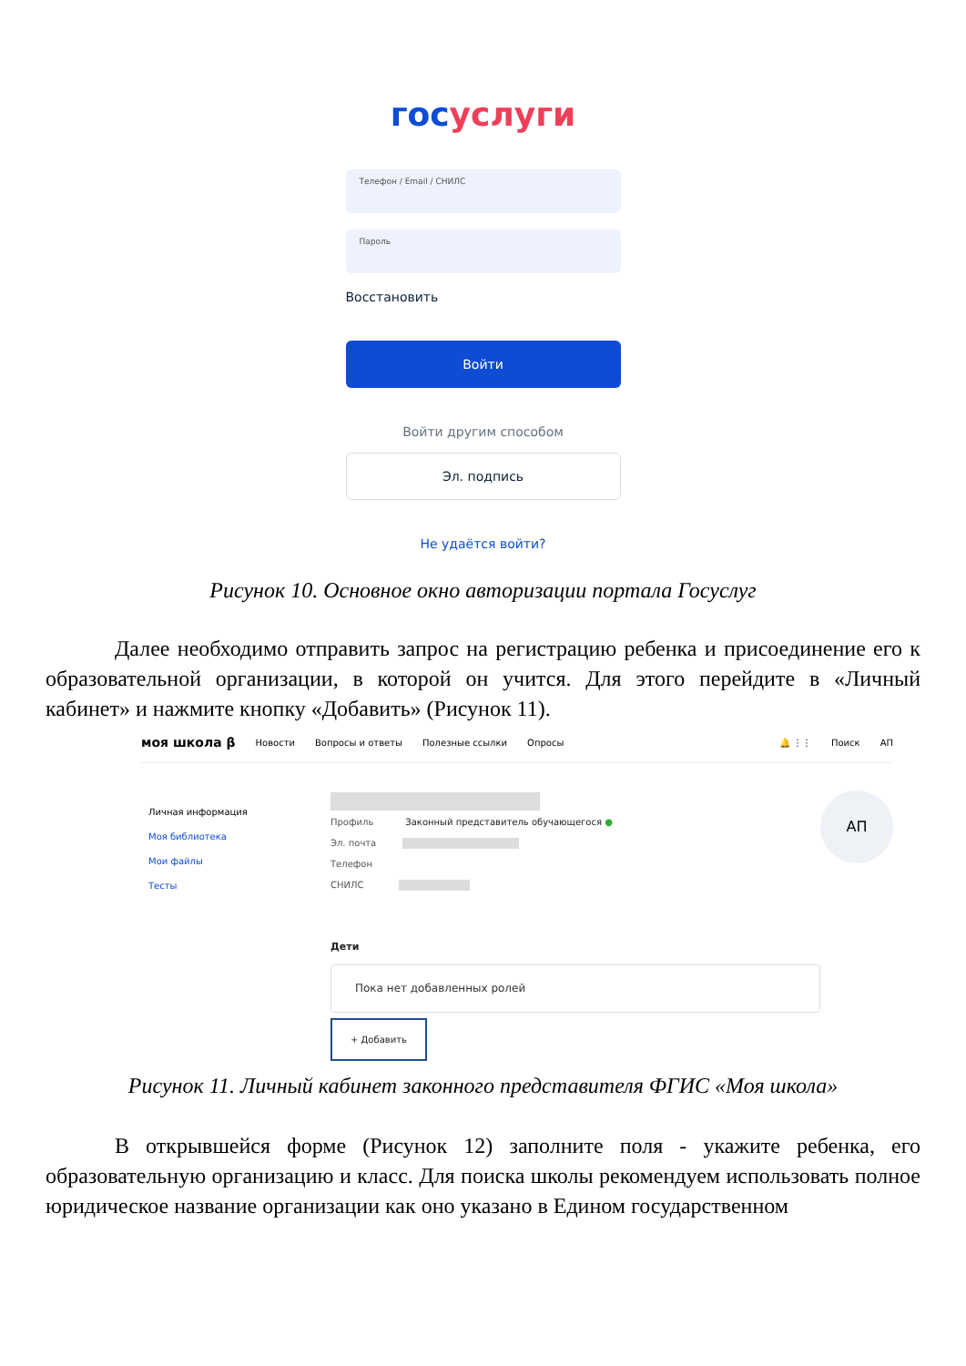гос услуги
Телефон / Email / СНИЛС
Пароль
Восстановить
Войти
Войти другим способом
Эл. подпись
Не удаётся войти?
Рисунок 10. Основное окно авторизации портала Госуслуг
Далее необходимо отправить запрос на регистрацию ребенка и присоединение его к образовательной организации, в которой он учится. Для этого перейдите в «Личный кабинет» и нажмите кнопку «Добавить» (Рисунок 11).
моя школа β Новости Вопросы и ответы Полезные ссылки Опросы 🔔 ⋮⋮ Поиск АП
Личная информация
Моя библиотека
Мои файлы
Тесты
Профиль Законный представитель обучающегося ●
Эл. почта
Телефон
СНИЛС
Дети
Пока нет добавленных ролей
+ Добавить
АП
Рисунок 11. Личный кабинет законного представителя ФГИС «Моя школа»
В открывшейся форме (Рисунок 12) заполните поля - укажите ребенка, его образовательную организацию и класс. Для поиска школы рекомендуем использовать полное юридическое название организации как оно указано в Едином государственном